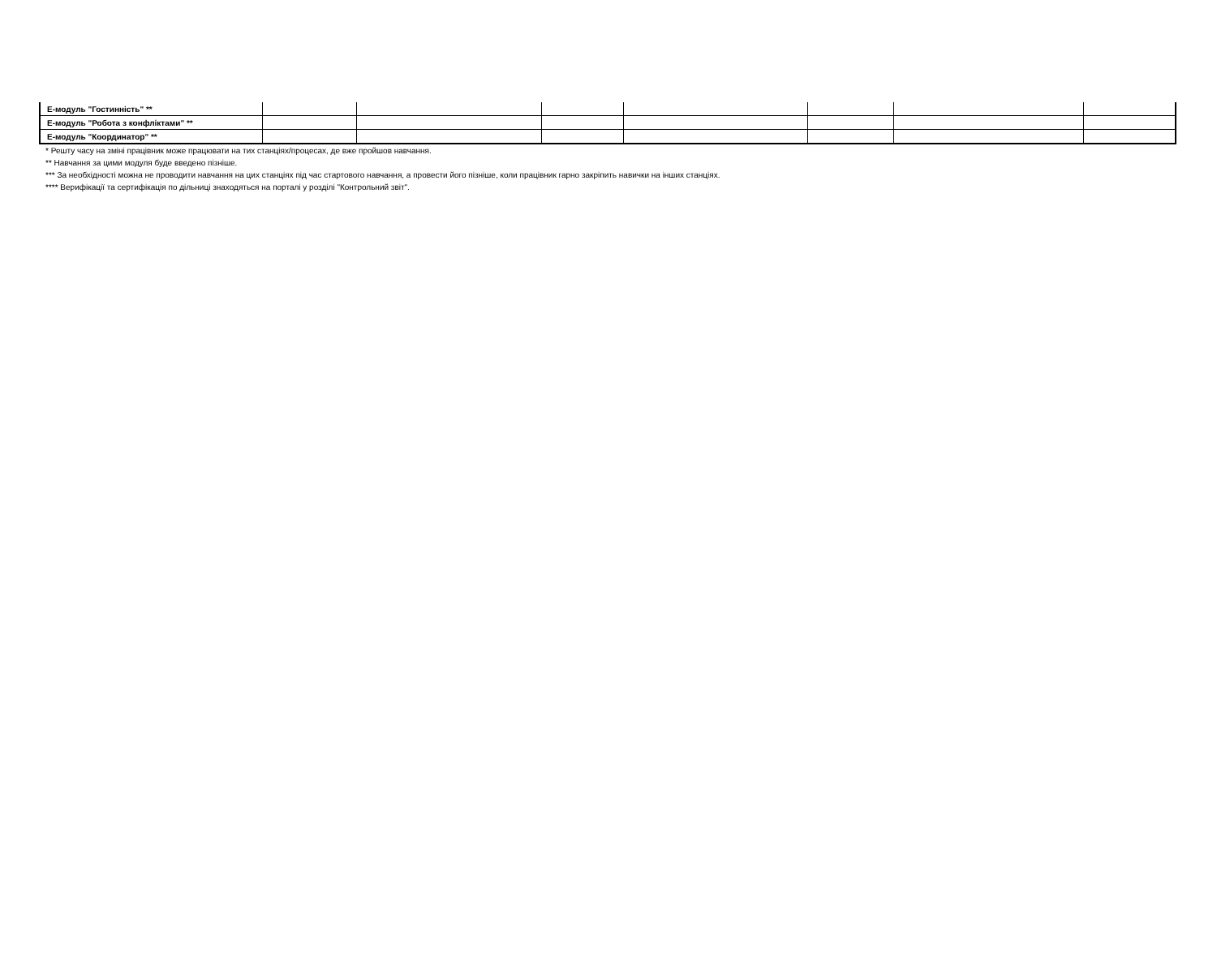| Е-модуль "Гостинність" ** | | | | | | | |
| Е-модуль "Робота з конфліктами" ** | | | | | | | |
| Е-модуль "Координатор" ** | | | | | | | |
* Решту часу на зміні працівник може працювати на тих станціях/процесах, де вже пройшов навчання.
** Навчання за цими модуля буде введено пізніше.
*** За необхідності можна не проводити навчання на цих станціях під час стартового навчання, а провести його пізніше, коли працівник гарно закріпить навички на інших станціях.
**** Верифікації та сертифікація по дільниці знаходяться на порталі у розділі "Контрольний звіт".